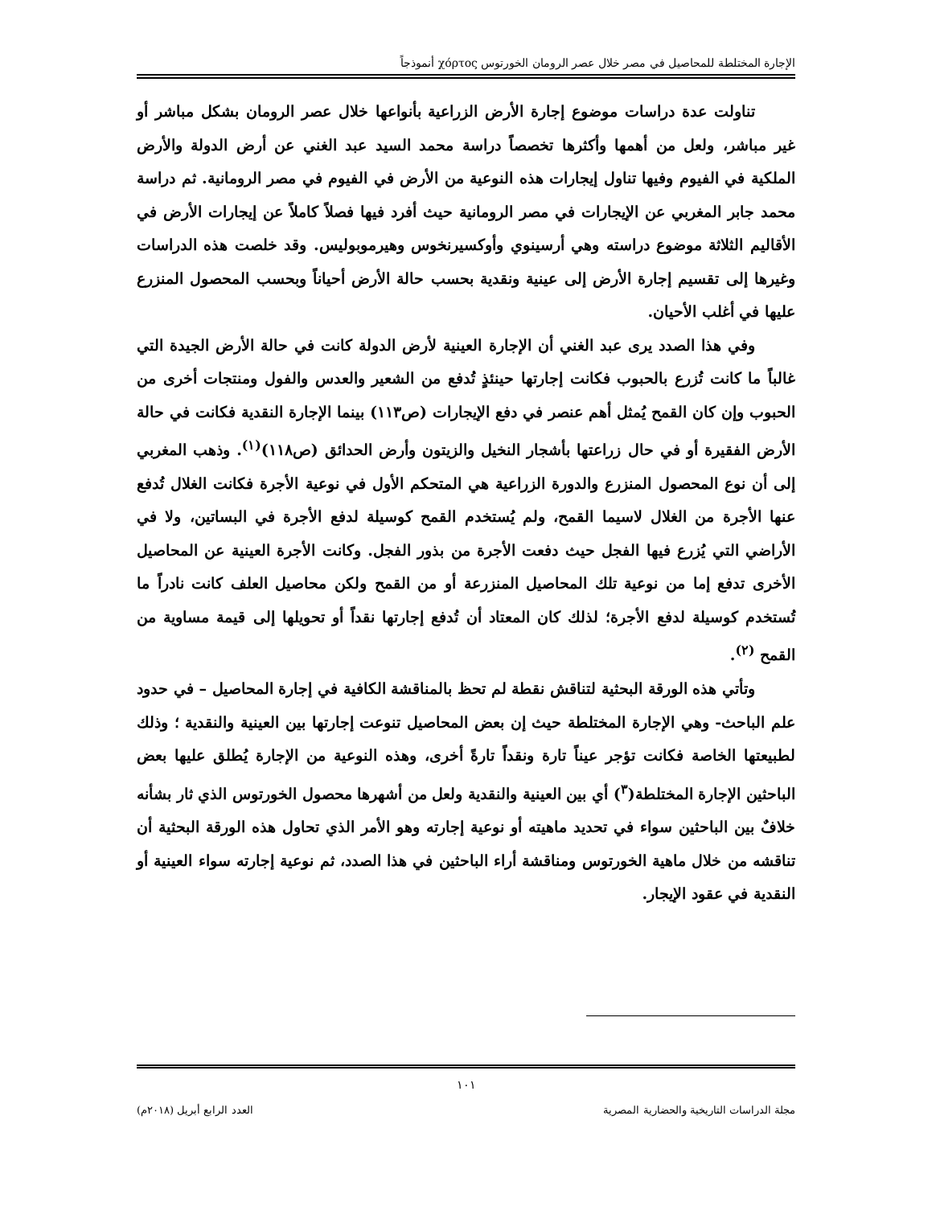الإجارة المختلطة للمحاصيل في مصر خلال عصر الرومان الخورتوس χόρτος أنموذجاً
تناولت عدة دراسات موضوع إجارة الأرض الزراعية بأنواعها خلال عصر الرومان بشكل مباشر أو غير مباشر، ولعل من أهمها وأكثرها تخصصاً دراسة محمد السيد عبد الغني عن أرض الدولة والأرض الملكية في الفيوم وفيها تناول إيجارات هذه النوعية من الأرض في الفيوم في مصر الرومانية. ثم دراسة محمد جابر المغربي عن الإيجارات في مصر الرومانية حيث أفرد فيها فصلاً كاملاً عن إيجارات الأرض في الأقاليم الثلاثة موضوع دراسته وهي أرسينوي وأوكسيرنخوس وهيرموبوليس. وقد خلصت هذه الدراسات وغيرها إلى تقسيم إجارة الأرض إلى عينية ونقدية بحسب حالة الأرض أحياناً وبحسب المحصول المنزرع عليها في أغلب الأحيان.
وفي هذا الصدد يرى عبد الغني أن الإجارة العينية لأرض الدولة كانت في حالة الأرض الجيدة التي غالباً ما كانت تُزرع بالحبوب فكانت إجارتها حينئذٍ تُدفع من الشعير والعدس والفول ومنتجات أخرى من الحبوب وإن كان القمح يُمثل أهم عنصر في دفع الإيجارات (ص١١٣) بينما الإجارة النقدية فكانت في حالة الأرض الفقيرة أو في حال زراعتها بأشجار النخيل والزيتون وأرض الحدائق (ص١١٨)<sup>(١)</sup>. وذهب المغربي إلى أن نوع المحصول المنزرع والدورة الزراعية هي المتحكم الأول في نوعية الأجرة فكانت الغلال تُدفع عنها الأجرة من الغلال لاسيما القمح، ولم يُستخدم القمح كوسيلة لدفع الأجرة في البساتين، ولا في الأراضي التي يُزرع فيها الفجل حيث دفعت الأجرة من بذور الفجل. وكانت الأجرة العينية عن المحاصيل الأخرى تدفع إما من نوعية تلك المحاصيل المنزرعة أو من القمح ولكن محاصيل العلف كانت نادراً ما تُستخدم كوسيلة لدفع الأجرة؛ لذلك كان المعتاد أن تُدفع إجارتها نقداً أو تحويلها إلى قيمة مساوية من القمح <sup>(٢)</sup>.
وتأتي هذه الورقة البحثية لتناقش نقطة لم تحظ بالمناقشة الكافية في إجارة المحاصيل – في حدود علم الباحث- وهي الإجارة المختلطة حيث إن بعض المحاصيل تنوعت إجارتها بين العينية والنقدية ؛ وذلك لطبيعتها الخاصة فكانت تؤجر عيناً تارة ونقداً تارةً أخرى، وهذه النوعية من الإجارة يُطلق عليها بعض الباحثين الإجارة المختلطة(<sup>٣</sup>) أي بين العينية والنقدية ولعل من أشهرها محصول الخورتوس الذي ثار بشأنه خلافٌ بين الباحثين سواء في تحديد ماهيته أو نوعية إجارته وهو الأمر الذي تحاول هذه الورقة البحثية أن تناقشه من خلال ماهية الخورتوس ومناقشة أراء الباحثين في هذا الصدد، ثم نوعية إجارته سواء العينية أو النقدية في عقود الإيجار.
١٠١
مجلة الدراسات التاريخية والحضارية المصرية العدد الرابع أبريل (٢٠١٨م)